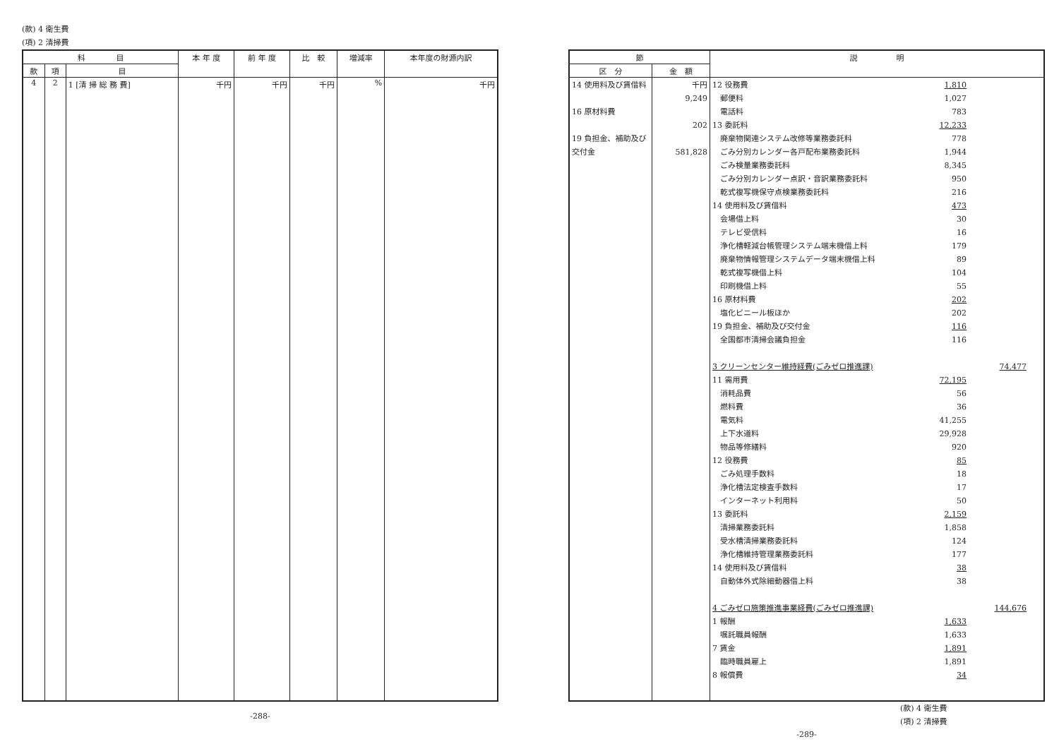(款) 4 衛生費
(項) 2 清掃費
| 科 目 | | | 本 年 度 | 前 年 度 | 比 較 | 増減率 | 本年度の財源内訳 |
| --- | --- | --- | --- | --- | --- | --- | --- |
| 款 | 項 | 目 | | | | | |
| 4 | 2 | 1 [清 掃 総 務 費] | 千円 | 千円 | 千円 | % | 千円 |
-288-
| 節 | | 説 明 |
| --- | --- | --- |
| 区 分 | 金 額 | |
| 14 使用料及び賃借料 16 原材料費 19 負担金、補助及び交付金 | 千円 9,249 202 581,828 | 12 役務費 1,810 郵便料 1,027 電話料 783 13 委託料 12,233 廃棄物関連システム改修等業務委託料 778 ごみ分別カレンダー各戸配布業務委託料 1,944 ごみ検量業務委託料 8,345 ごみ分別カレンダー点訳・音訳業務委託料 950 乾式複写機保守点検業務委託料 216 14 使用料及び賃借料 473 会場借上料 30 テレビ受信料 16 浄化槽軽減台帳管理システム端末機借上料 179 廃棄物情報管理システムデータ端末機借上料 89 乾式複写機借上料 104 印刷機借上料 55 16 原材料費 202 塩化ビニール板ほか 202 19 負担金、補助及び交付金 116 全国都市清掃会議負担金 116 3 クリーンセンター維持経費(ごみゼロ推進課) 74,477 11 需用費 72,195 消耗品費 56 燃料費 36 電気料 41,255 上下水道料 29,928 物品等修繕料 920 12 役務費 85 ごみ処理手数料 18 浄化槽法定検査手数料 17 インターネット利用料 50 13 委託料 2,159 清掃業務委託料 1,858 受水槽清掃業務委託料 124 浄化槽維持管理業務委託料 177 14 使用料及び賃借料 38 自動体外式除細動器借上料 38 4 ごみゼロ施策推進事業経費(ごみゼロ推進課) 144,676 1 報酬 1,633 嘱託職員報酬 1,633 7 賃金 1,891 臨時職員雇上 1,891 8 報償費 34 |
(款) 4 衛生費
(項) 2 清掃費
-289-